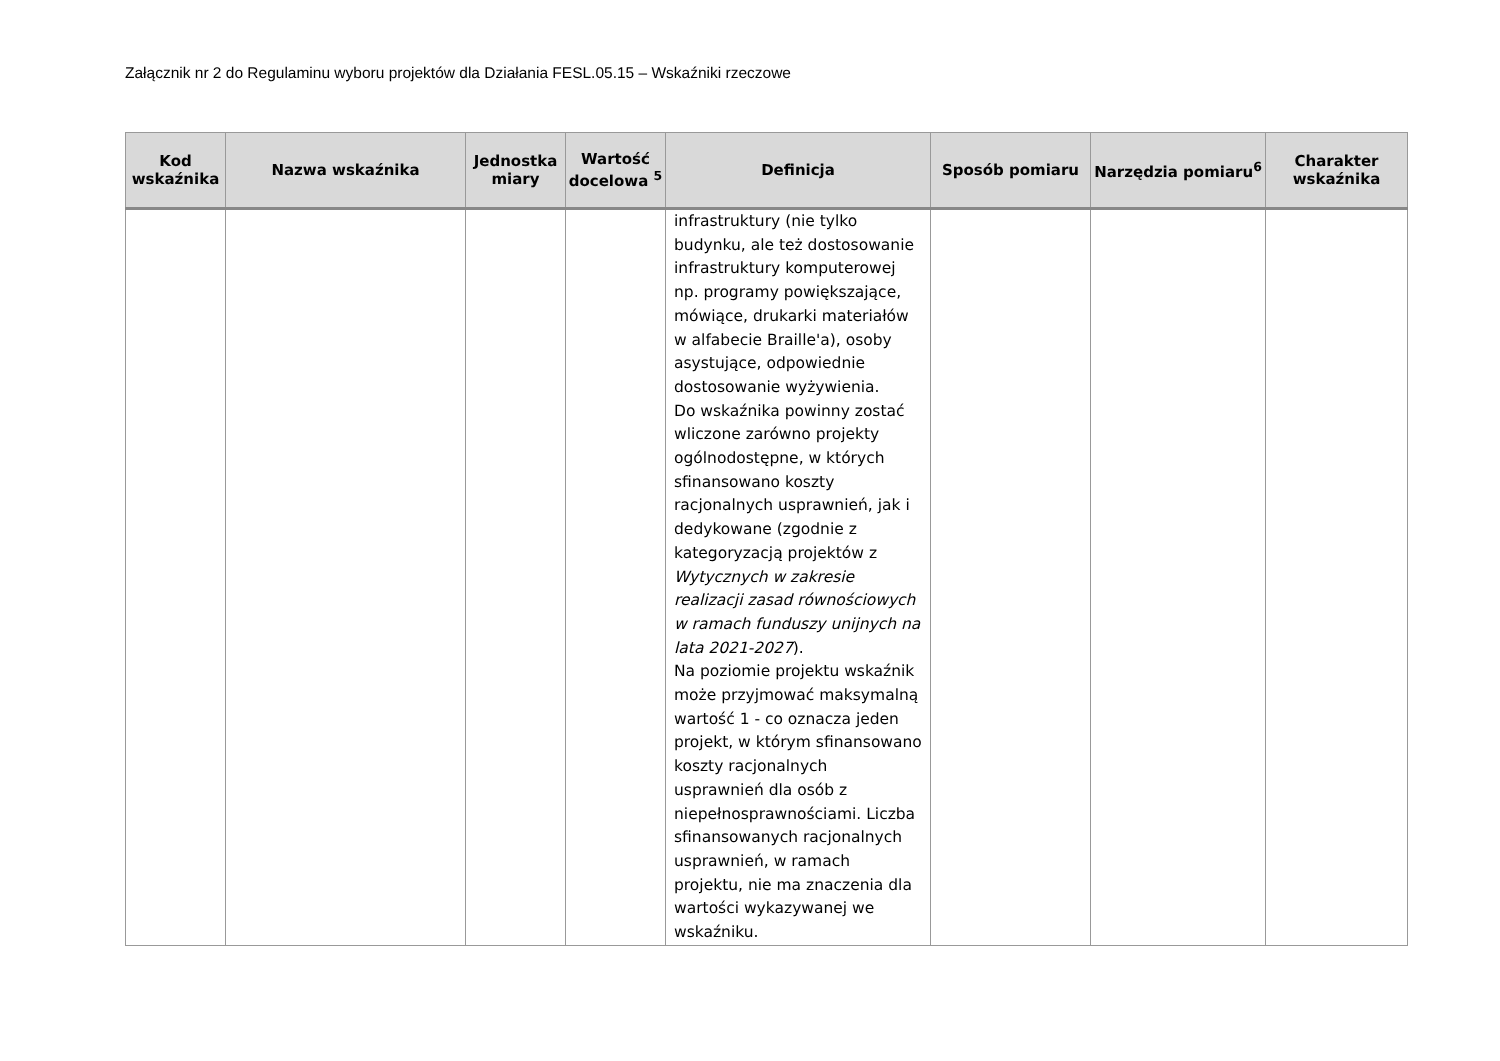Załącznik nr 2 do Regulaminu wyboru projektów dla Działania FESL.05.15 – Wskaźniki rzeczowe
| Kod wskaźnika | Nazwa wskaźnika | Jednostka miary | Wartość docelowa <sup>5</sup> | Definicja | Sposób pomiaru | Narzędzia pomiaru<sup>6</sup> | Charakter wskaźnika |
| --- | --- | --- | --- | --- | --- | --- | --- |
| | | | | infrastruktury (nie tylko budynku, ale też dostosowanie infrastruktury komputerowej np. programy powiększające, mówiące, drukarki materiałów w alfabecie Braille'a), osoby asystujące, odpowiednie dostosowanie wyżywienia. Do wskaźnika powinny zostać wliczone zarówno projekty ogólnodostępne, w których sfinansowano koszty racjonalnych usprawnień, jak i dedykowane (zgodnie z kategoryzacją projektów z Wytycznych w zakresie realizacji zasad równościowych w ramach funduszy unijnych na lata 2021-2027 ). Na poziomie projektu wskaźnik może przyjmować maksymalną wartość 1 - co oznacza jeden projekt, w którym sfinansowano koszty racjonalnych usprawnień dla osób z niepełnosprawnościami. Liczba sfinansowanych racjonalnych usprawnień, w ramach projektu, nie ma znaczenia dla wartości wykazywanej we wskaźniku. | | | |